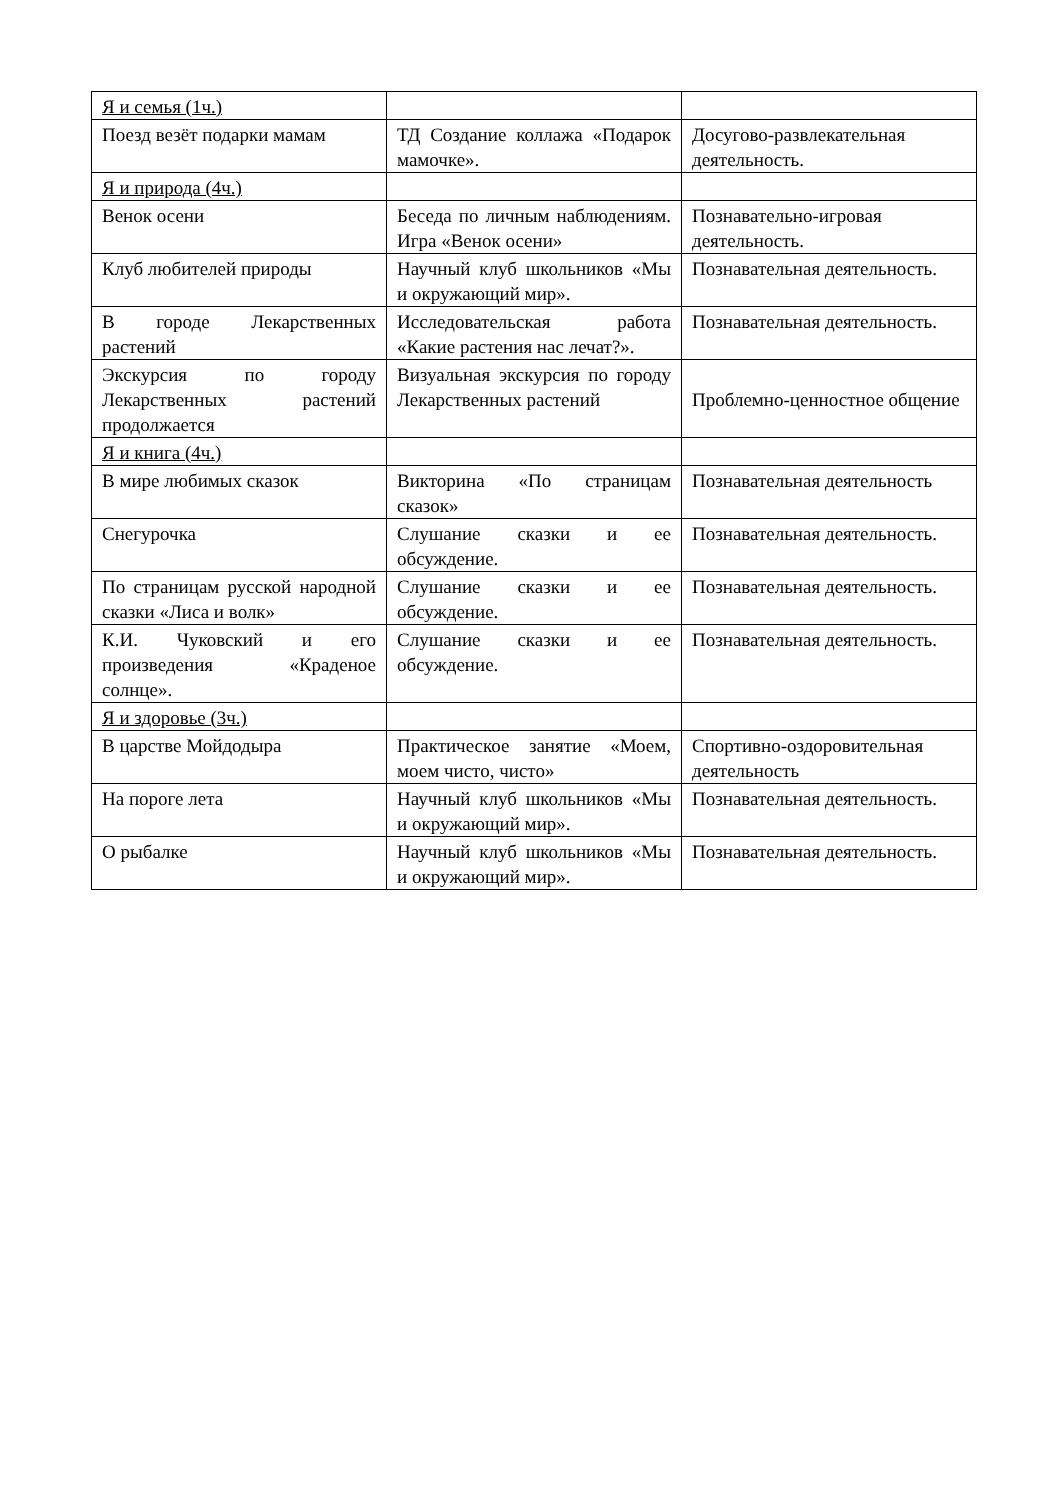| Я и семья (1ч.) | | |
| Поезд везёт подарки мамам | ТД Создание коллажа «Подарок мамочке». | Досугово-развлекательная деятельность. |
| Я и природа (4ч.) | | |
| Венок осени | Беседа по личным наблюдениям. Игра «Венок осени» | Познавательно-игровая деятельность. |
| Клуб любителей природы | Научный клуб школьников «Мы и окружающий мир». | Познавательная деятельность. |
| В городе Лекарственных растений | Исследовательская работа «Какие растения нас лечат?». | Познавательная деятельность. |
| Экскурсия по городу Лекарственных растений продолжается | Визуальная экскурсия по городу Лекарственных растений | Проблемно-ценностное общение |
| Я и книга (4ч.) | | |
| В мире любимых сказок | Викторина «По страницам сказок» | Познавательная деятельность |
| Снегурочка | Слушание сказки и ее обсуждение. | Познавательная деятельность. |
| По страницам русской народной сказки «Лиса и волк» | Слушание сказки и ее обсуждение. | Познавательная деятельность. |
| К.И. Чуковский и его произведения «Краденое солнце». | Слушание сказки и ее обсуждение. | Познавательная деятельность. |
| Я и здоровье (3ч.) | | |
| В царстве Мойдодыра | Практическое занятие «Моем, моем чисто, чисто» | Спортивно-оздоровительная деятельность |
| На пороге лета | Научный клуб школьников «Мы и окружающий мир». | Познавательная деятельность. |
| О рыбалке | Научный клуб школьников «Мы и окружающий мир». | Познавательная деятельность. |